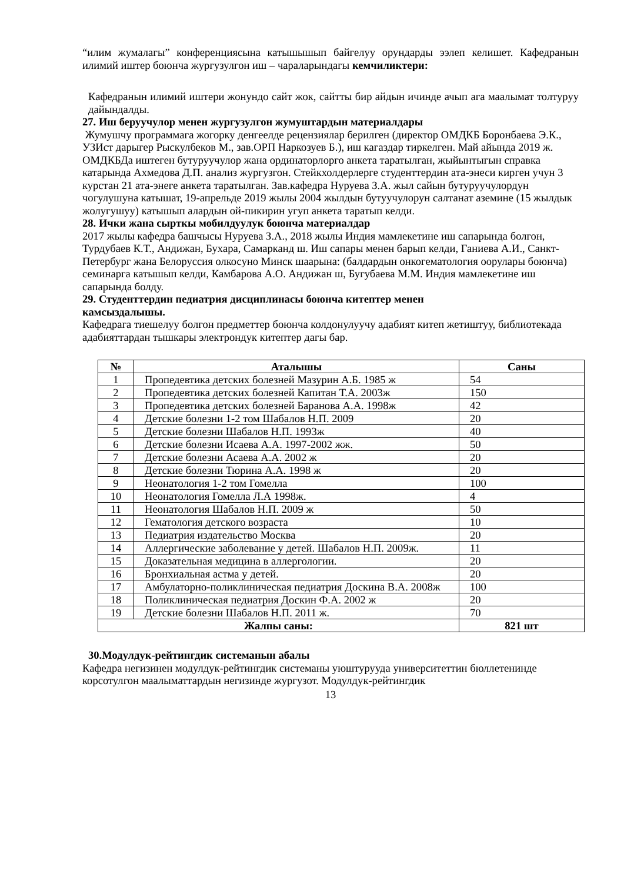“илим жумалагы” конференциясына катышышып байгелуу орундарды ээлеп келишет. Кафедранын илимий иштер боюнча жургузулгон иш – чараларындагы кемчиликтери:
Кафедранын илимий иштери жонундо сайт жок, сайтты бир айдын ичинде ачып ага маалымат толтуруу дайындалды.
27. Иш беруучулор менен жургузулгон жумуштардын материалдары
Жумушчу программага жогорку денгеелде рецензиялар берилген (директор ОМДКБ Боронбаева Э.К., УЗИст дарыгер Рыскулбеков М., зав.ОРП Наркозуев Б.), иш кагаздар тиркелген. Май айында 2019 ж. ОМДКБДа иштеген бутуруучулор жана ординаторлорго анкета таратылган, жыйынтыгын справка катарында Ахмедова Д.П. анализ жургузгон. Стейкхолдерлерге студенттердин ата-энеси кирген учун 3 курстан 21 ата-энеге анкета таратылган. Зав.кафедра Нуруева З.А. жыл сайын бутуруучулордун чогулушуна катышат, 19-апрельде 2019 жылы 2004 жылдын бутуучулорун салтанат аземине (15 жылдык жолугушуу) катышып алардын ой-пикирин угуп анкета таратып келди.
28. Ички жана сырткы мобилдуулук боюнча материалдар
2017 жылы кафедра башчысы Нуруева З.А., 2018 жылы Индия мамлекетине иш сапарында болгон, Турдубаев К.Т., Андижан, Бухара, Самарканд ш. Иш сапары менен барып келди, Ганиева А.И., Санкт-Петербург жана Белоруссия олкосуно Минск шаарына: (балдардын онкогематология оорулары боюнча) семинарга катышып келди, Камбарова А.О. Андижан ш, Бугубаева М.М. Индия мамлекетине иш сапарында болду.
29. Студенттердин педиатрия дисциплинасы боюнча китептер менен
камсыздалышы.
Кафедрага тиешелуу болгон предметтер боюнча колдонулуучу адабият китеп жетиштуу, библиотекада адабияттардан тышкары электрондук китептер дагы бар.
| № | Аталышы | Саны |
| --- | --- | --- |
| 1 | Пропедевтика детских болезней Мазурин А.Б. 1985 ж | 54 |
| 2 | Пропедевтика детских болезней Капитан Т.А. 2003ж | 150 |
| 3 | Пропедевтика детских болезней Баранова А.А. 1998ж | 42 |
| 4 | Детские болезни 1-2 том Шабалов Н.П. 2009 | 20 |
| 5 | Детские болезни Шабалов Н.П. 1993ж | 40 |
| 6 | Детские болезни Исаева А.А. 1997-2002 жж. | 50 |
| 7 | Детские болезни Асаева А.А. 2002 ж | 20 |
| 8 | Детские болезни Тюрина А.А. 1998 ж | 20 |
| 9 | Неонатология 1-2 том Гомелла | 100 |
| 10 | Неонатология Гомелла Л.А 1998ж. | 4 |
| 11 | Неонатология Шабалов Н.П. 2009 ж | 50 |
| 12 | Гематология детского возраста | 10 |
| 13 | Педиатрия издательство Москва | 20 |
| 14 | Аллергические заболевание у детей. Шабалов Н.П. 2009ж. | 11 |
| 15 | Доказательная медицина в аллергологии. | 20 |
| 16 | Бронхиальная астма у детей. | 20 |
| 17 | Амбулаторно-поликлиническая педиатрия Доскина В.А. 2008ж | 100 |
| 18 | Поликлиническая педиатрия Доскин Ф.А. 2002 ж | 20 |
| 19 | Детские болезни Шабалов Н.П. 2011 ж. | 70 |
| Жалпы саны: | | 821 шт |
30.Модулдук-рейтингдик системанын абалы
Кафедра негизинен модулдук-рейтингдик системаны уюштурууда университеттин бюллетенинде корсотулгон маалыматтардын негизинде жургузот. Модулдук-рейтингдик
13